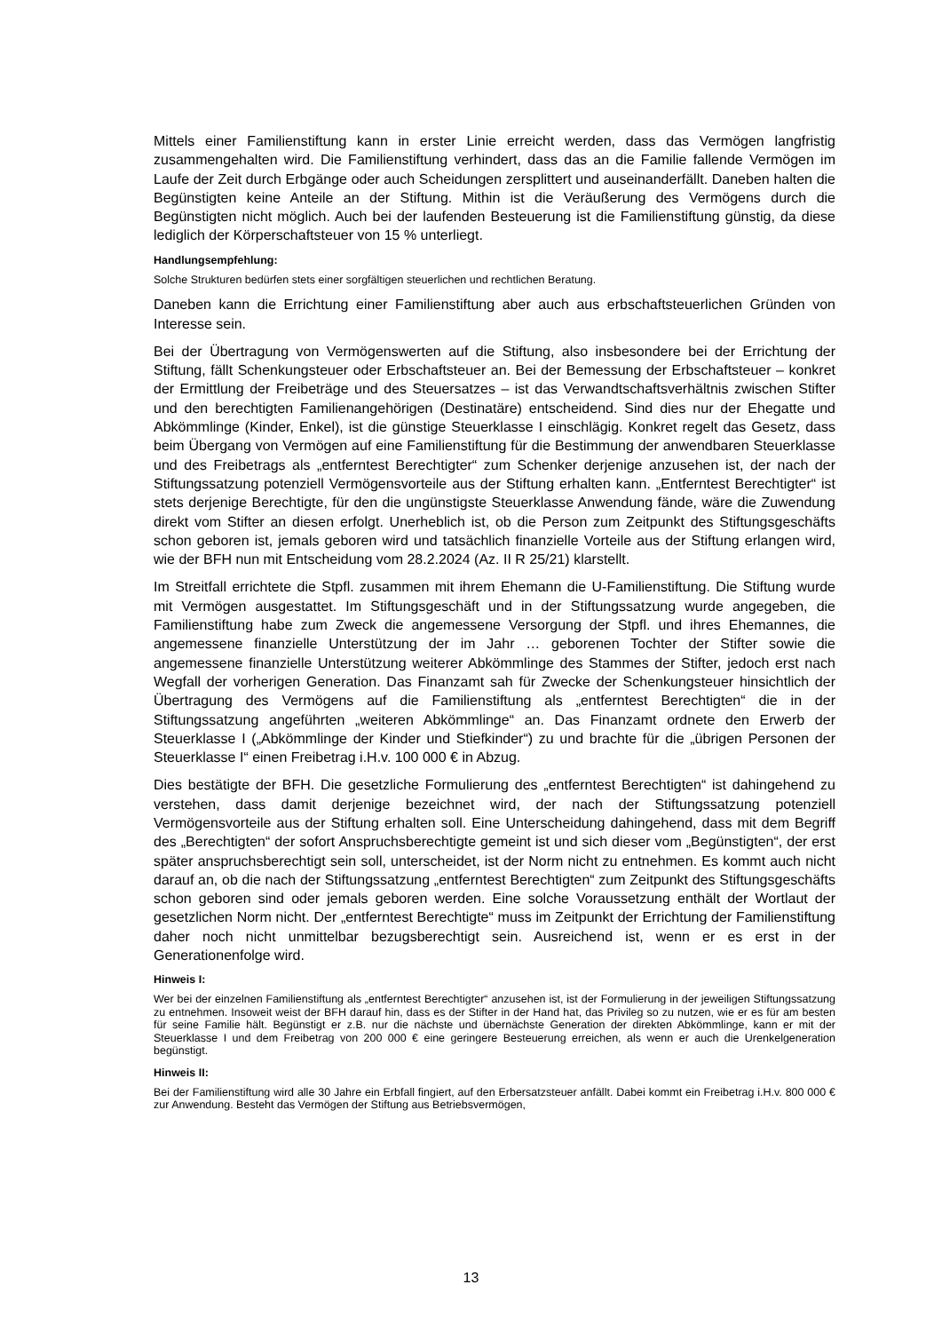Mittels einer Familienstiftung kann in erster Linie erreicht werden, dass das Vermögen langfristig zusammengehalten wird. Die Familienstiftung verhindert, dass das an die Familie fallende Vermögen im Laufe der Zeit durch Erbgänge oder auch Scheidungen zersplittert und auseinanderfällt. Daneben halten die Begünstigten keine Anteile an der Stiftung. Mithin ist die Veräußerung des Vermögens durch die Begünstigten nicht möglich. Auch bei der laufenden Besteuerung ist die Familienstiftung günstig, da diese lediglich der Körperschaftsteuer von 15 % unterliegt.
Handlungsempfehlung:
Solche Strukturen bedürfen stets einer sorgfältigen steuerlichen und rechtlichen Beratung.
Daneben kann die Errichtung einer Familienstiftung aber auch aus erbschaftsteuerlichen Gründen von Interesse sein.
Bei der Übertragung von Vermögenswerten auf die Stiftung, also insbesondere bei der Errichtung der Stiftung, fällt Schenkungsteuer oder Erbschaftsteuer an. Bei der Bemessung der Erbschaftsteuer – konkret der Ermittlung der Freibeträge und des Steuersatzes – ist das Verwandtschaftsverhältnis zwischen Stifter und den berechtigten Familienangehörigen (Destinatäre) entscheidend. Sind dies nur der Ehegatte und Abkömmlinge (Kinder, Enkel), ist die günstige Steuerklasse I einschlägig. Konkret regelt das Gesetz, dass beim Übergang von Vermögen auf eine Familienstiftung für die Bestimmung der anwendbaren Steuerklasse und des Freibetrags als „entferntest Berechtigter“ zum Schenker derjenige anzusehen ist, der nach der Stiftungssatzung potenziell Vermögensvorteile aus der Stiftung erhalten kann. „Entferntest Berechtigter“ ist stets derjenige Berechtigte, für den die ungünstigste Steuerklasse Anwendung fände, wäre die Zuwendung direkt vom Stifter an diesen erfolgt. Unerheblich ist, ob die Person zum Zeitpunkt des Stiftungsgeschäfts schon geboren ist, jemals geboren wird und tatsächlich finanzielle Vorteile aus der Stiftung erlangen wird, wie der BFH nun mit Entscheidung vom 28.2.2024 (Az. II R 25/21) klarstellt.
Im Streitfall errichtete die Stpfl. zusammen mit ihrem Ehemann die U-Familienstiftung. Die Stiftung wurde mit Vermögen ausgestattet. Im Stiftungsgeschäft und in der Stiftungssatzung wurde angegeben, die Familienstiftung habe zum Zweck die angemessene Versorgung der Stpfl. und ihres Ehemannes, die angemessene finanzielle Unterstützung der im Jahr … geborenen Tochter der Stifter sowie die angemessene finanzielle Unterstützung weiterer Abkömmlinge des Stammes der Stifter, jedoch erst nach Wegfall der vorherigen Generation. Das Finanzamt sah für Zwecke der Schenkungsteuer hinsichtlich der Übertragung des Vermögens auf die Familienstiftung als „entferntest Berechtigten“ die in der Stiftungssatzung angeführten „weiteren Abkömmlinge“ an. Das Finanzamt ordnete den Erwerb der Steuerklasse I („Abkömmlinge der Kinder und Stiefkinder“) zu und brachte für die „übrigen Personen der Steuerklasse I“ einen Freibetrag i.H.v. 100 000 € in Abzug.
Dies bestätigte der BFH. Die gesetzliche Formulierung des „entferntest Berechtigten“ ist dahingehend zu verstehen, dass damit derjenige bezeichnet wird, der nach der Stiftungssatzung potenziell Vermögensvorteile aus der Stiftung erhalten soll. Eine Unterscheidung dahingehend, dass mit dem Begriff des „Berechtigten“ der sofort Anspruchsberechtigte gemeint ist und sich dieser vom „Begünstigten“, der erst später anspruchsberechtigt sein soll, unterscheidet, ist der Norm nicht zu entnehmen. Es kommt auch nicht darauf an, ob die nach der Stiftungssatzung „entferntest Berechtigten“ zum Zeitpunkt des Stiftungsgeschäfts schon geboren sind oder jemals geboren werden. Eine solche Voraussetzung enthält der Wortlaut der gesetzlichen Norm nicht. Der „entferntest Berechtigte“ muss im Zeitpunkt der Errichtung der Familienstiftung daher noch nicht unmittelbar bezugsberechtigt sein. Ausreichend ist, wenn er es erst in der Generationenfolge wird.
Hinweis I:
Wer bei der einzelnen Familienstiftung als „entferntest Berechtigter“ anzusehen ist, ist der Formulierung in der jeweiligen Stiftungssatzung zu entnehmen. Insoweit weist der BFH darauf hin, dass es der Stifter in der Hand hat, das Privileg so zu nutzen, wie er es für am besten für seine Familie hält. Begünstigt er z.B. nur die nächste und übernächste Generation der direkten Abkömmlinge, kann er mit der Steuerklasse I und dem Freibetrag von 200 000 € eine geringere Besteuerung erreichen, als wenn er auch die Urenkelgeneration begünstigt.
Hinweis II:
Bei der Familienstiftung wird alle 30 Jahre ein Erbfall fingiert, auf den Erbersatzsteuer anfällt. Dabei kommt ein Freibetrag i.H.v. 800 000 € zur Anwendung. Besteht das Vermögen der Stiftung aus Betriebsvermögen,
13